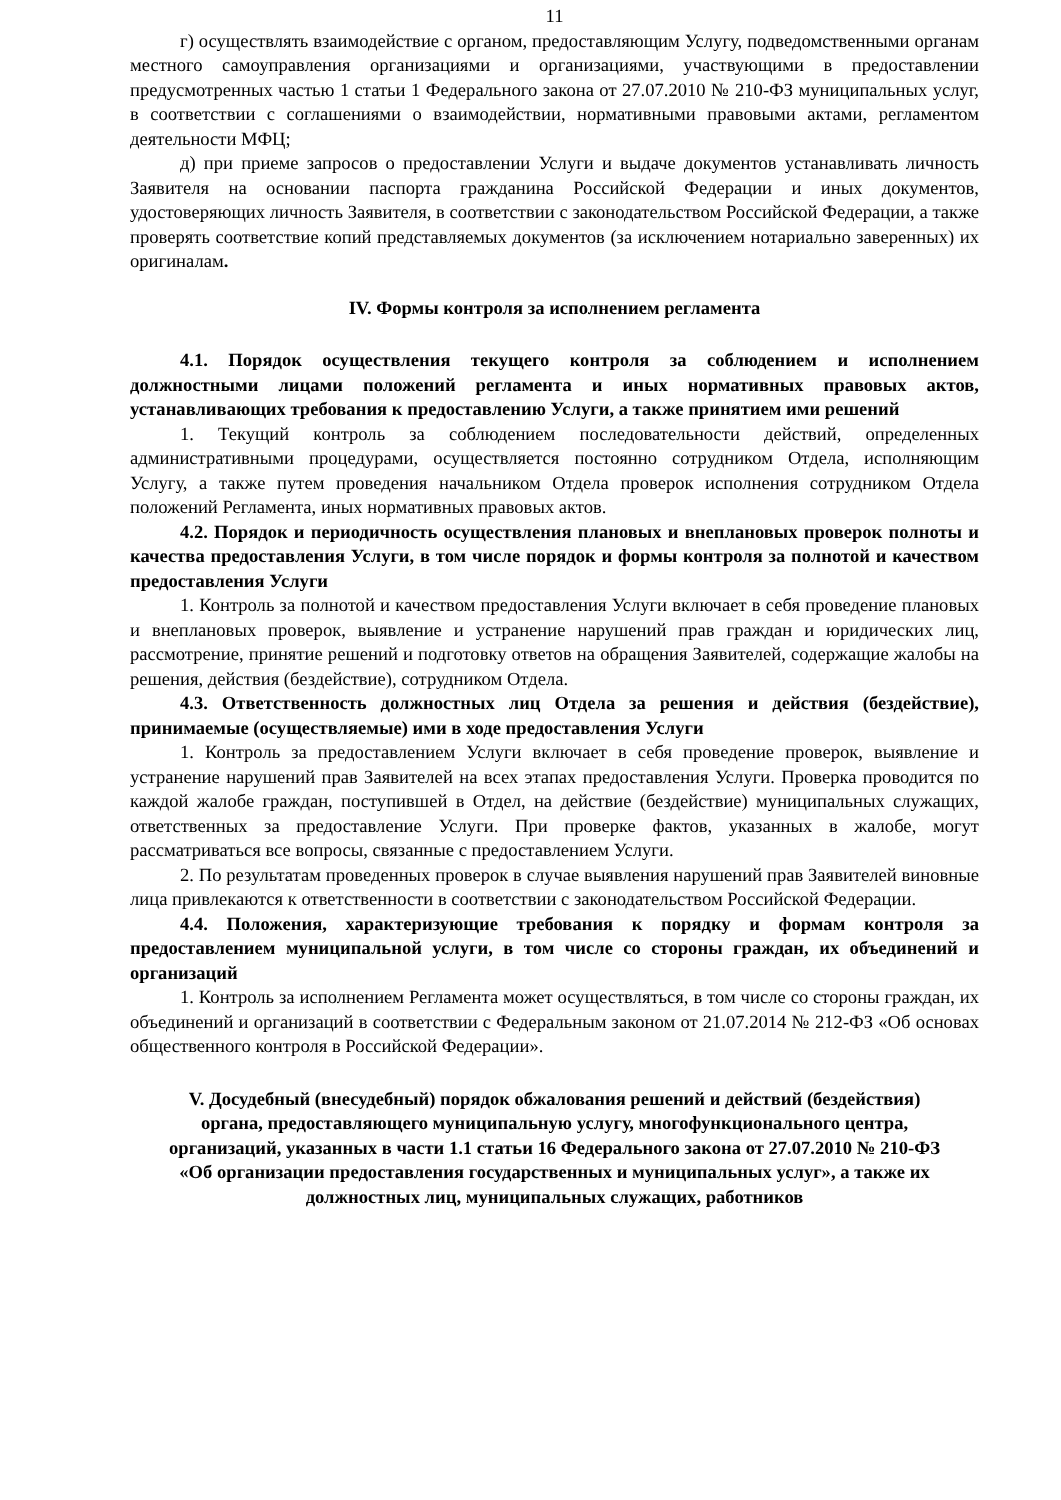11
г) осуществлять взаимодействие с органом, предоставляющим Услугу, подведомственными органам местного самоуправления организациями и организациями, участвующими в предоставлении предусмотренных частью 1 статьи 1 Федерального закона от 27.07.2010 № 210-ФЗ муниципальных услуг, в соответствии с соглашениями о взаимодействии, нормативными правовыми актами, регламентом деятельности МФЦ;
д) при приеме запросов о предоставлении Услуги и выдаче документов устанавливать личность Заявителя на основании паспорта гражданина Российской Федерации и иных документов, удостоверяющих личность Заявителя, в соответствии с законодательством Российской Федерации, а также проверять соответствие копий представляемых документов (за исключением нотариально заверенных) их оригиналам.
IV. Формы контроля за исполнением регламента
4.1. Порядок осуществления текущего контроля за соблюдением и исполнением должностными лицами положений регламента и иных нормативных правовых актов, устанавливающих требования к предоставлению Услуги, а также принятием ими решений
1. Текущий контроль за соблюдением последовательности действий, определенных административными процедурами, осуществляется постоянно сотрудником Отдела, исполняющим Услугу, а также путем проведения начальником Отдела проверок исполнения сотрудником Отдела положений Регламента, иных нормативных правовых актов.
4.2. Порядок и периодичность осуществления плановых и внеплановых проверок полноты и качества предоставления Услуги, в том числе порядок и формы контроля за полнотой и качеством предоставления Услуги
1. Контроль за полнотой и качеством предоставления Услуги включает в себя проведение плановых и внеплановых проверок, выявление и устранение нарушений прав граждан и юридических лиц, рассмотрение, принятие решений и подготовку ответов на обращения Заявителей, содержащие жалобы на решения, действия (бездействие), сотрудником Отдела.
4.3. Ответственность должностных лиц Отдела за решения и действия (бездействие), принимаемые (осуществляемые) ими в ходе предоставления Услуги
1. Контроль за предоставлением Услуги включает в себя проведение проверок, выявление и устранение нарушений прав Заявителей на всех этапах предоставления Услуги. Проверка проводится по каждой жалобе граждан, поступившей в Отдел, на действие (бездействие) муниципальных служащих, ответственных за предоставление Услуги. При проверке фактов, указанных в жалобе, могут рассматриваться все вопросы, связанные с предоставлением Услуги.
2. По результатам проведенных проверок в случае выявления нарушений прав Заявителей виновные лица привлекаются к ответственности в соответствии с законодательством Российской Федерации.
4.4. Положения, характеризующие требования к порядку и формам контроля за предоставлением муниципальной услуги, в том числе со стороны граждан, их объединений и организаций
1. Контроль за исполнением Регламента может осуществляться, в том числе со стороны граждан, их объединений и организаций в соответствии с Федеральным законом от 21.07.2014 № 212-ФЗ «Об основах общественного контроля в Российской Федерации».
V. Досудебный (внесудебный) порядок обжалования решений и действий (бездействия) органа, предоставляющего муниципальную услугу, многофункционального центра, организаций, указанных в части 1.1 статьи 16 Федерального закона от 27.07.2010 № 210-ФЗ «Об организации предоставления государственных и муниципальных услуг», а также их должностных лиц, муниципальных служащих, работников